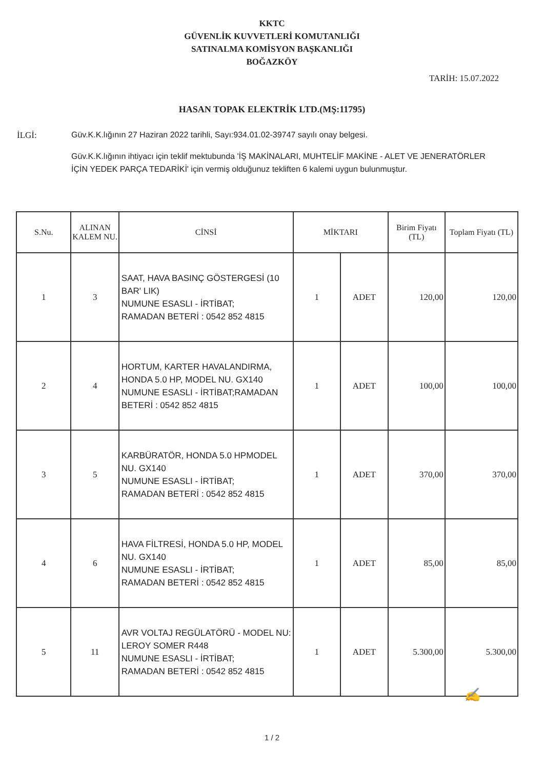KKTC
GÜVENLİK KUVVETLERİ KOMUTANLIĞI
SATINALMA KOMİSYON BAŞKANLIĞI
BOĞAZKÖY
TARİH: 15.07.2022
HASAN TOPAK ELEKTRİK LTD.(MŞ:11795)
İLGİ: Güv.K.K.lığının 27 Haziran 2022 tarihli, Sayı:934.01.02-39747 sayılı onay belgesi.
Güv.K.K.lığının ihtiyacı için teklif mektubunda 'İŞ MAKİNALARI, MUHTELİF MAKİNE - ALET VE JENERATÖRLER İÇİN YEDEK PARÇA TEDARİKİ' için vermiş olduğunuz tekliften 6 kalemi uygun bulunmuştur.
| S.Nu. | ALINAN KALEM NU. | CİNSİ | MİKTARI | | Birim Fiyatı (TL) | Toplam Fiyatı (TL) |
| --- | --- | --- | --- | --- | --- | --- |
| 1 | 3 | SAAT, HAVA BASINÇ GÖSTERGESİ (10 BAR' LIK) NUMUNE ESASLI - İRTİBAT; RAMADAN BETERİ : 0542 852 4815 | 1 | ADET | 120,00 | 120,00 |
| 2 | 4 | HORTUM, KARTER HAVALANDIRMA, HONDA 5.0 HP, MODEL NU. GX140 NUMUNE ESASLI - İRTİBAT;RAMADAN BETERİ : 0542 852 4815 | 1 | ADET | 100,00 | 100,00 |
| 3 | 5 | KARBÜRATÖR, HONDA 5.0 HPMODEL NU. GX140 NUMUNE ESASLI - İRTİBAT; RAMADAN BETERİ : 0542 852 4815 | 1 | ADET | 370,00 | 370,00 |
| 4 | 6 | HAVA FİLTRESİ, HONDA 5.0 HP, MODEL NU. GX140 NUMUNE ESASLI - İRTİBAT; RAMADAN BETERİ : 0542 852 4815 | 1 | ADET | 85,00 | 85,00 |
| 5 | 11 | AVR VOLTAJ REGÜLATÖRÜ - MODEL NU: LEROY SOMER R448 NUMUNE ESASLI - İRTİBAT; RAMADAN BETERİ : 0542 852 4815 | 1 | ADET | 5.300,00 | 5.300,00 |
✍
1 / 2